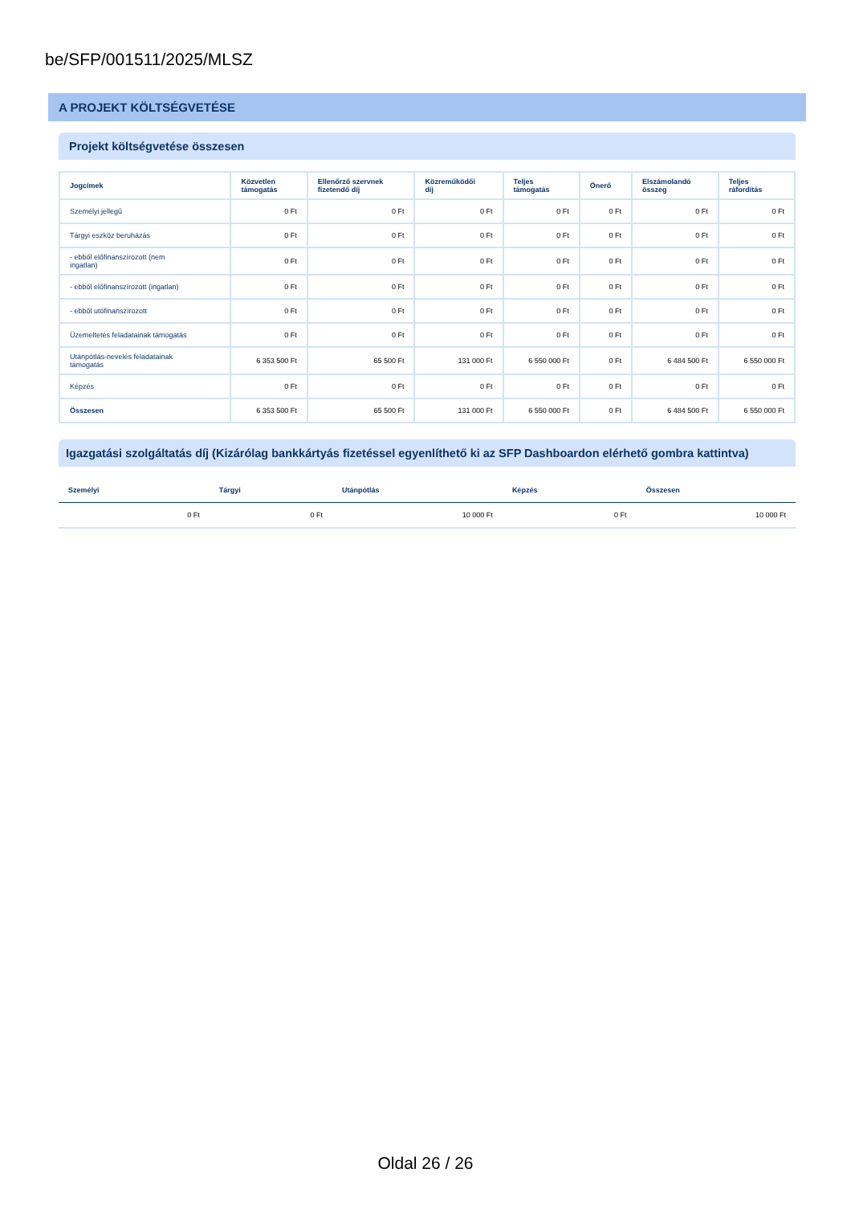be/SFP/001511/2025/MLSZ
A PROJEKT KÖLTSÉGVETÉSE
Projekt költségvetése összesen
| Jogcímek | Közvetlen támogatás | Ellenőrző szervnek fizetendő díj | Közreműködői díj | Teljes támogatás | Önerő | Elszámolandó összeg | Teljes ráfordítás |
| --- | --- | --- | --- | --- | --- | --- | --- |
| Személyi jellegű | 0 Ft | 0 Ft | 0 Ft | 0 Ft | 0 Ft | 0 Ft | 0 Ft |
| Tárgyi eszköz beruházás | 0 Ft | 0 Ft | 0 Ft | 0 Ft | 0 Ft | 0 Ft | 0 Ft |
| - ebből előfinanszírozott (nem ingatlan) | 0 Ft | 0 Ft | 0 Ft | 0 Ft | 0 Ft | 0 Ft | 0 Ft |
| - ebből előfinanszírozott (ingatlan) | 0 Ft | 0 Ft | 0 Ft | 0 Ft | 0 Ft | 0 Ft | 0 Ft |
| - ebből utófinanszírozott | 0 Ft | 0 Ft | 0 Ft | 0 Ft | 0 Ft | 0 Ft | 0 Ft |
| Üzemeltetés feladatainak támogatás | 0 Ft | 0 Ft | 0 Ft | 0 Ft | 0 Ft | 0 Ft | 0 Ft |
| Utánpótlás-nevelés feladatainak támogatás | 6 353 500 Ft | 65 500 Ft | 131 000 Ft | 6 550 000 Ft | 0 Ft | 6 484 500 Ft | 6 550 000 Ft |
| Képzés | 0 Ft | 0 Ft | 0 Ft | 0 Ft | 0 Ft | 0 Ft | 0 Ft |
| Összesen | 6 353 500 Ft | 65 500 Ft | 131 000 Ft | 6 550 000 Ft | 0 Ft | 6 484 500 Ft | 6 550 000 Ft |
Igazgatási szolgáltatás díj (Kizárólag bankkártyás fizetéssel egyenlíthető ki az SFP Dashboardon elérhető gombra kattintva)
| Személyi | Tárgyi | Utánpótlás | Képzés | Összesen |
| --- | --- | --- | --- | --- |
| 0 Ft | 0 Ft | 10 000 Ft | 0 Ft | 10 000 Ft |
Oldal 26 / 26